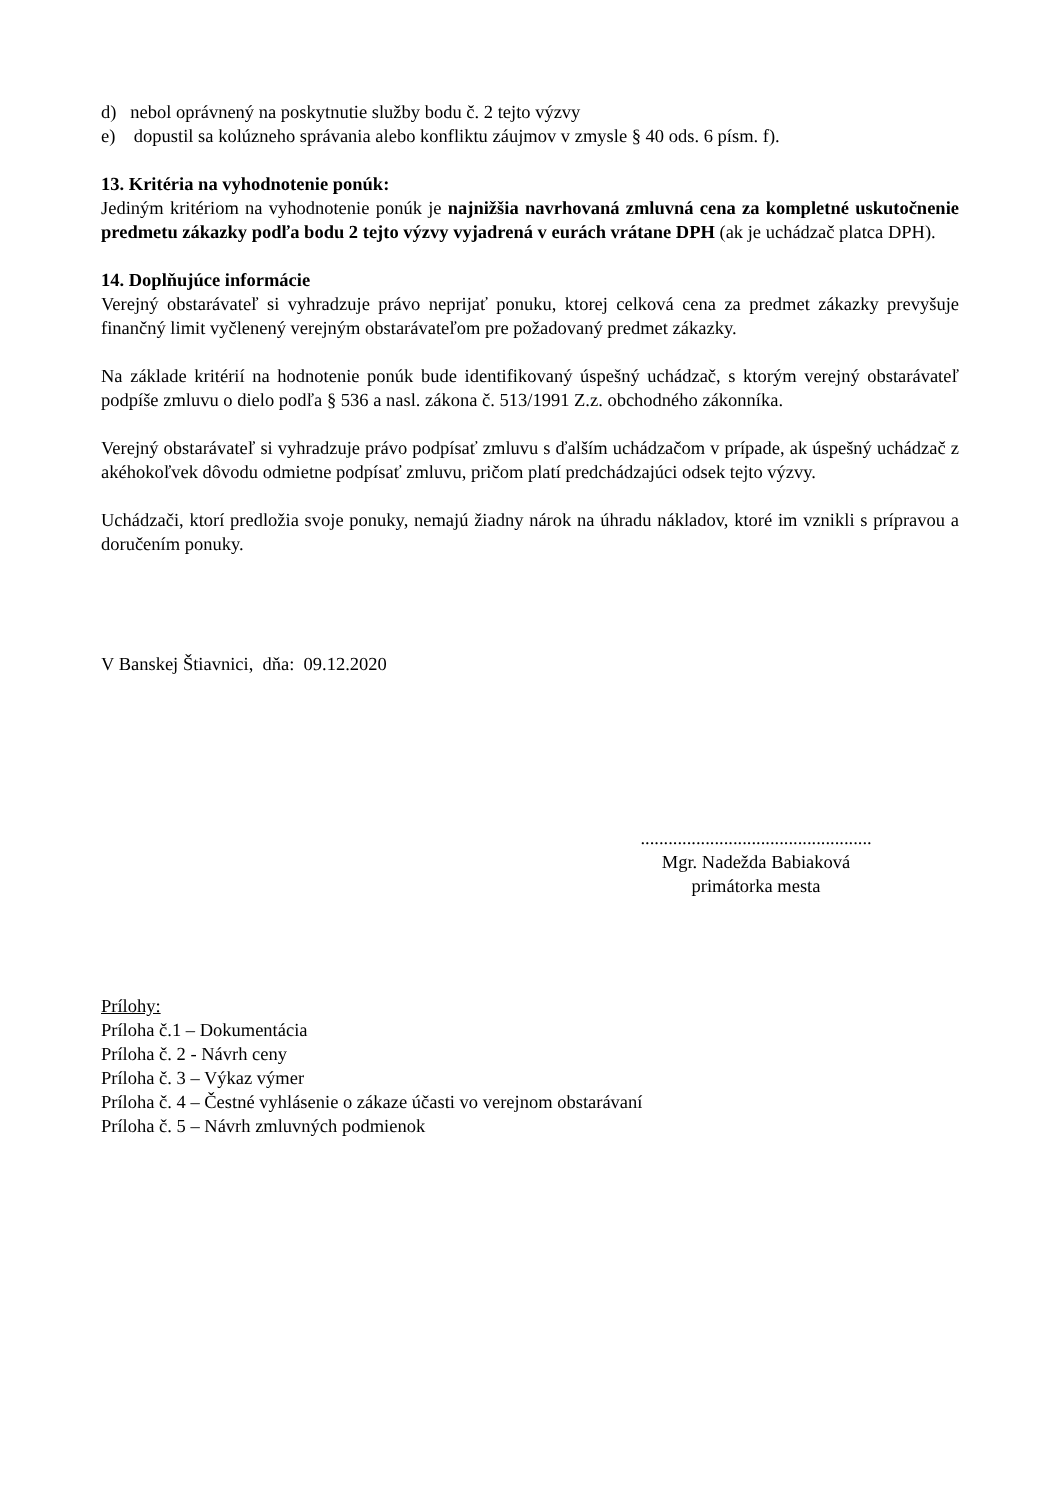d) nebol oprávnený na poskytnutie služby bodu č. 2 tejto výzvy
e) dopustil sa kolúzneho správania alebo konfliktu záujmov v zmysle § 40 ods. 6 písm. f).
13. Kritéria na vyhodnotenie ponúk:
Jediným kritériom na vyhodnotenie ponúk je najnižšia navrhovaná zmluvná cena za kompletné uskutočnenie predmetu zákazky podľa bodu 2 tejto výzvy vyjadrená v eurách vrátane DPH (ak je uchádzač platca DPH).
14. Doplňujúce informácie
Verejný obstarávateľ si vyhradzuje právo neprijať ponuku, ktorej celková cena za predmet zákazky prevyšuje finančný limit vyčlenený verejným obstarávateľom pre požadovaný predmet zákazky.
Na základe kritérií na hodnotenie ponúk bude identifikovaný úspešný uchádzač, s ktorým verejný obstarávateľ podpíše zmluvu o dielo podľa § 536 a nasl. zákona č. 513/1991 Z.z. obchodného zákonníka.
Verejný obstarávateľ si vyhradzuje právo podpísať zmluvu s ďalším uchádzačom v prípade, ak úspešný uchádzač z akéhokoľvek dôvodu odmietne podpísať zmluvu, pričom platí predchádzajúci odsek tejto výzvy.
Uchádzači, ktorí predložia svoje ponuky, nemajú žiadny nárok na úhradu nákladov, ktoré im vznikli s prípravou a doručením ponuky.
V Banskej Štiavnici, dňa: 09.12.2020
..................................................
Mgr. Nadežda Babiaková
primátorka mesta
Prílohy:
Príloha č.1 – Dokumentácia
Príloha č. 2 - Návrh ceny
Príloha č. 3 – Výkaz výmer
Príloha č. 4 – Čestné vyhlásenie o zákaze účasti vo verejnom obstarávaní
Príloha č. 5 – Návrh zmluvných podmienok